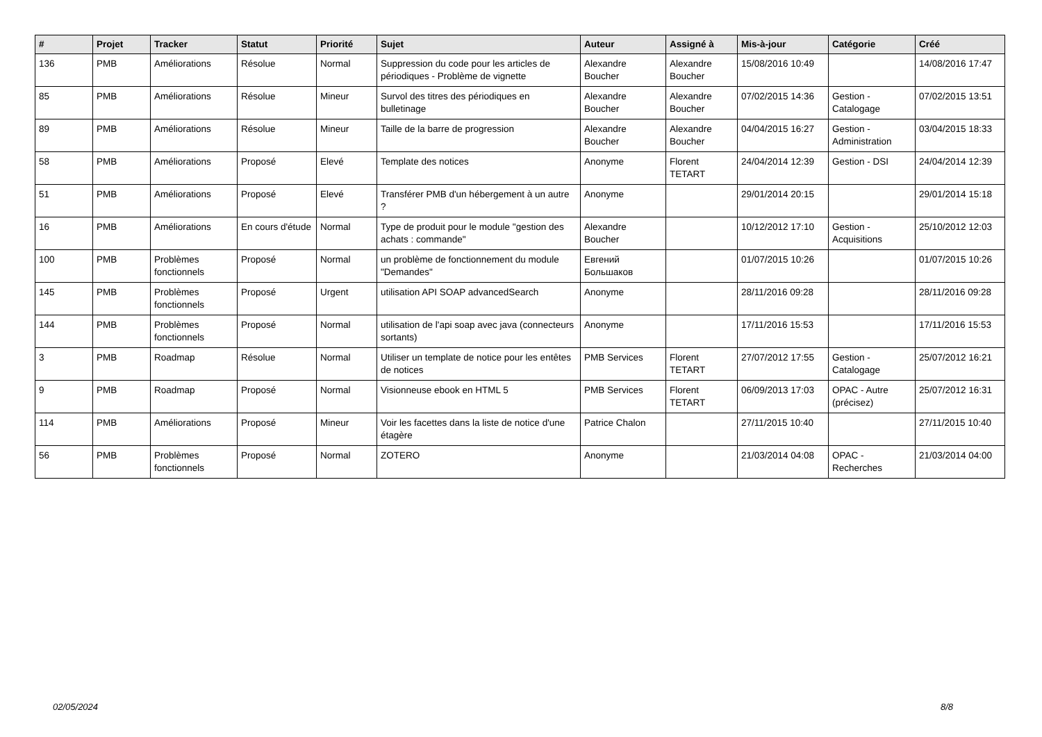| # | Projet | Tracker | Statut | Priorité | Sujet | Auteur | Assigné à | Mis-à-jour | Catégorie | Créé |
| --- | --- | --- | --- | --- | --- | --- | --- | --- | --- | --- |
| 136 | PMB | Améliorations | Résolue | Normal | Suppression du code pour les articles de périodiques - Problème de vignette | Alexandre Boucher | Alexandre Boucher | 15/08/2016 10:49 | | 14/08/2016 17:47 |
| 85 | PMB | Améliorations | Résolue | Mineur | Survol des titres des périodiques en bulletinage | Alexandre Boucher | Alexandre Boucher | 07/02/2015 14:36 | Gestion - Catalogage | 07/02/2015 13:51 |
| 89 | PMB | Améliorations | Résolue | Mineur | Taille de la barre de progression | Alexandre Boucher | Alexandre Boucher | 04/04/2015 16:27 | Gestion - Administration | 03/04/2015 18:33 |
| 58 | PMB | Améliorations | Proposé | Elevé | Template des notices | Anonyme | Florent TETART | 24/04/2014 12:39 | Gestion - DSI | 24/04/2014 12:39 |
| 51 | PMB | Améliorations | Proposé | Elevé | Transférer PMB d'un hébergement à un autre ? | Anonyme | | 29/01/2014 20:15 | | 29/01/2014 15:18 |
| 16 | PMB | Améliorations | En cours d'étude | Normal | Type de produit pour le module "gestion des achats : commande" | Alexandre Boucher | | 10/12/2012 17:10 | Gestion - Acquisitions | 25/10/2012 12:03 |
| 100 | PMB | Problèmes fonctionnels | Proposé | Normal | un problème de fonctionnement du module "Demandes" | Евгений Большаков | | 01/07/2015 10:26 | | 01/07/2015 10:26 |
| 145 | PMB | Problèmes fonctionnels | Proposé | Urgent | utilisation API SOAP advancedSearch | Anonyme | | 28/11/2016 09:28 | | 28/11/2016 09:28 |
| 144 | PMB | Problèmes fonctionnels | Proposé | Normal | utilisation de l'api soap avec java (connecteurs sortants) | Anonyme | | 17/11/2016 15:53 | | 17/11/2016 15:53 |
| 3 | PMB | Roadmap | Résolue | Normal | Utiliser un template de notice pour les entêtes de notices | PMB Services | Florent TETART | 27/07/2012 17:55 | Gestion - Catalogage | 25/07/2012 16:21 |
| 9 | PMB | Roadmap | Proposé | Normal | Visionneuse ebook en HTML 5 | PMB Services | Florent TETART | 06/09/2013 17:03 | OPAC - Autre (précisez) | 25/07/2012 16:31 |
| 114 | PMB | Améliorations | Proposé | Mineur | Voir les facettes dans la liste de notice d'une étagère | Patrice Chalon | | 27/11/2015 10:40 | | 27/11/2015 10:40 |
| 56 | PMB | Problèmes fonctionnels | Proposé | Normal | ZOTERO | Anonyme | | 21/03/2014 04:08 | OPAC - Recherches | 21/03/2014 04:00 |
02/05/2024 8/8